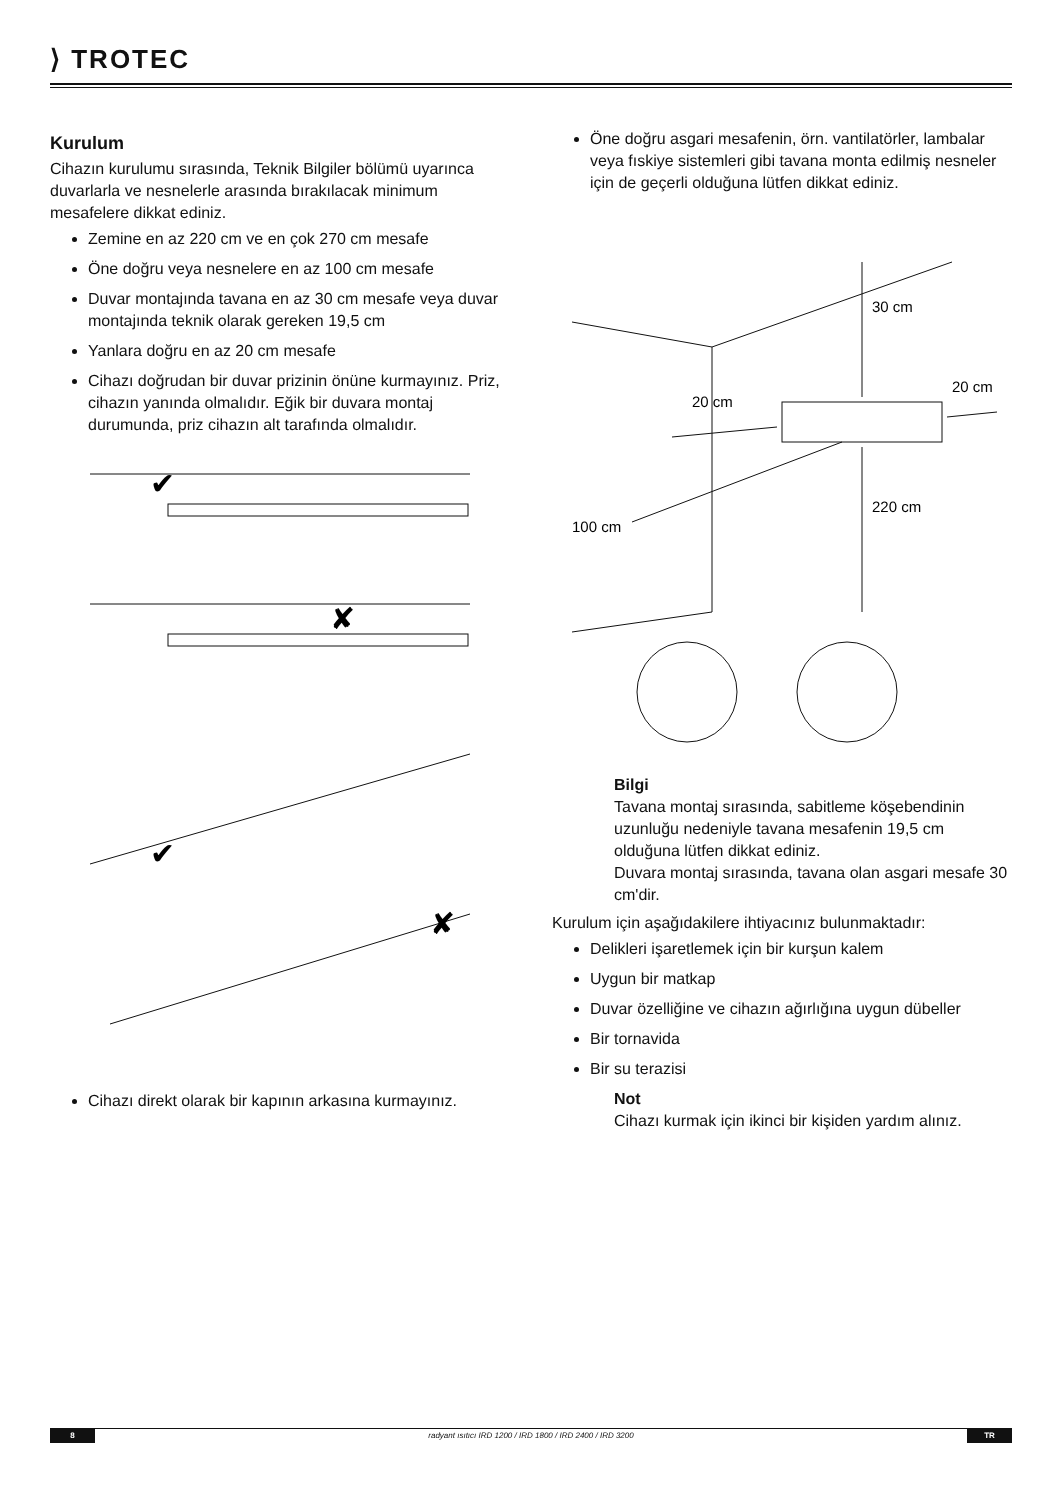⟩ TROTEC
Kurulum
Cihazın kurulumu sırasında, Teknik Bilgiler bölümü uyarınca duvarlarla ve nesnelerle arasında bırakılacak minimum mesafelere dikkat ediniz.
Zemine en az 220 cm ve en çok 270 cm mesafe
Öne doğru veya nesnelere en az 100 cm mesafe
Duvar montajında tavana en az 30 cm mesafe veya duvar montajında teknik olarak gereken 19,5 cm
Yanlara doğru en az 20 cm mesafe
Cihazı doğrudan bir duvar prizinin önüne kurmayınız. Priz, cihazın yanında olmalıdır. Eğik bir duvara montaj durumunda, priz cihazın alt tarafında olmalıdır.
✔
✘
✔
✘
Cihazı direkt olarak bir kapının arkasına kurmayınız.
Öne doğru asgari mesafenin, örn. vantilatörler, lambalar veya fıskiye sistemleri gibi tavana monta edilmiş nesneler için de geçerli olduğuna lütfen dikkat ediniz.
30 cm
20 cm
20 cm
100 cm
220 cm
Bilgi
Tavana montaj sırasında, sabitleme köşebendinin uzunluğu nedeniyle tavana mesafenin 19,5 cm olduğuna lütfen dikkat ediniz.
Duvara montaj sırasında, tavana olan asgari mesafe 30 cm'dir.
Kurulum için aşağıdakilere ihtiyacınız bulunmaktadır:
Delikleri işaretlemek için bir kurşun kalem
Uygun bir matkap
Duvar özelliğine ve cihazın ağırlığına uygun dübeller
Bir tornavida
Bir su terazisi
Not
Cihazı kurmak için ikinci bir kişiden yardım alınız.
8 radyant ısıtıcı IRD 1200 / IRD 1800 / IRD 2400 / IRD 3200 TR